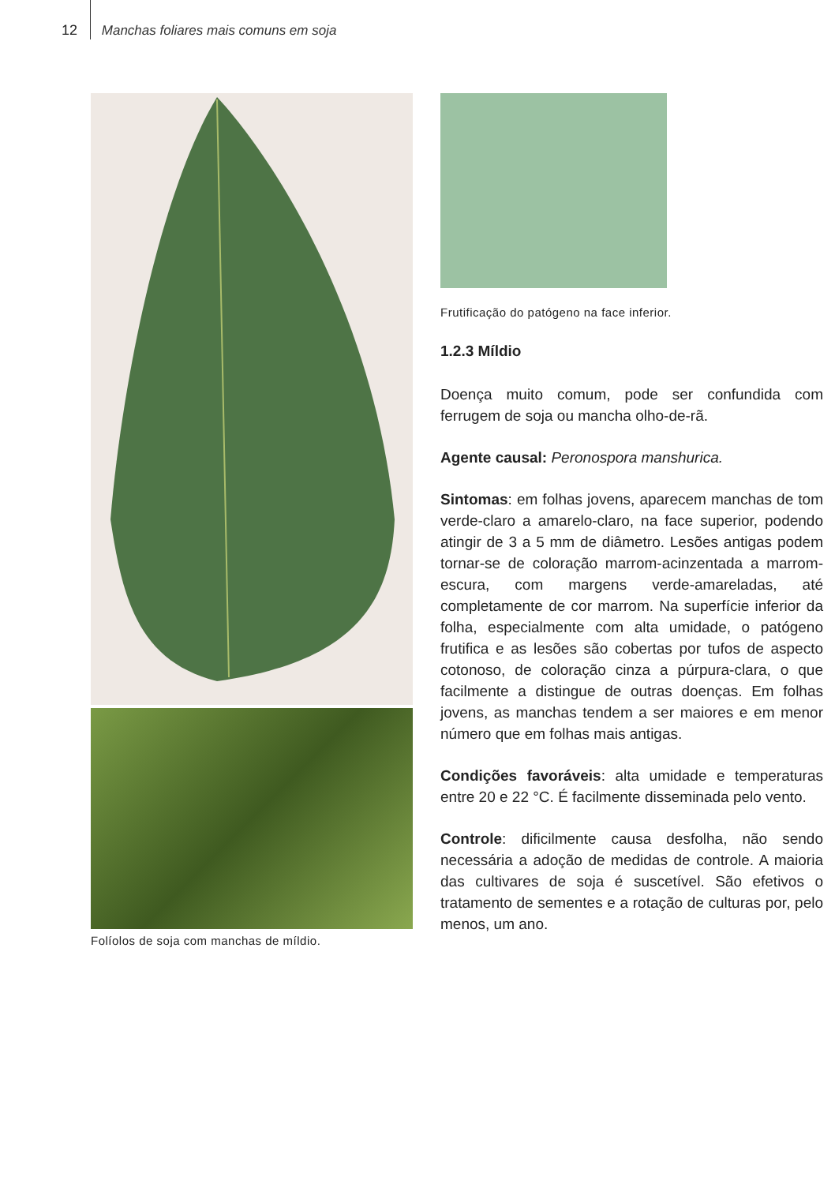12 Manchas foliares mais comuns em soja
Folíolos de soja com manchas de míldio. Frutificação do patógeno na face inferior.
1.2.3 Míldio
Doença muito comum, pode ser confundida com ferrugem de soja ou mancha olho-de-rã.
Agente causal: Peronospora manshurica.
Sintomas: em folhas jovens, aparecem manchas de tom verde-claro a amarelo-claro, na face superior, podendo atingir de 3 a 5 mm de diâmetro. Lesões antigas podem tornar-se de coloração marrom-acinzentada a marrom-escura, com margens verde-amareladas, até completamente de cor marrom. Na superfície inferior da folha, especialmente com alta umidade, o patógeno frutifica e as lesões são cobertas por tufos de aspecto cotonoso, de coloração cinza a púrpura-clara, o que facilmente a distingue de outras doenças. Em folhas jovens, as manchas tendem a ser maiores e em menor número que em folhas mais antigas.
Condições favoráveis: alta umidade e temperaturas entre 20 e 22 °C. É facilmente disseminada pelo vento.
Controle: dificilmente causa desfolha, não sendo necessária a adoção de medidas de controle. A maioria das cultivares de soja é suscetível. São efetivos o tratamento de sementes e a rotação de culturas por, pelo menos, um ano.